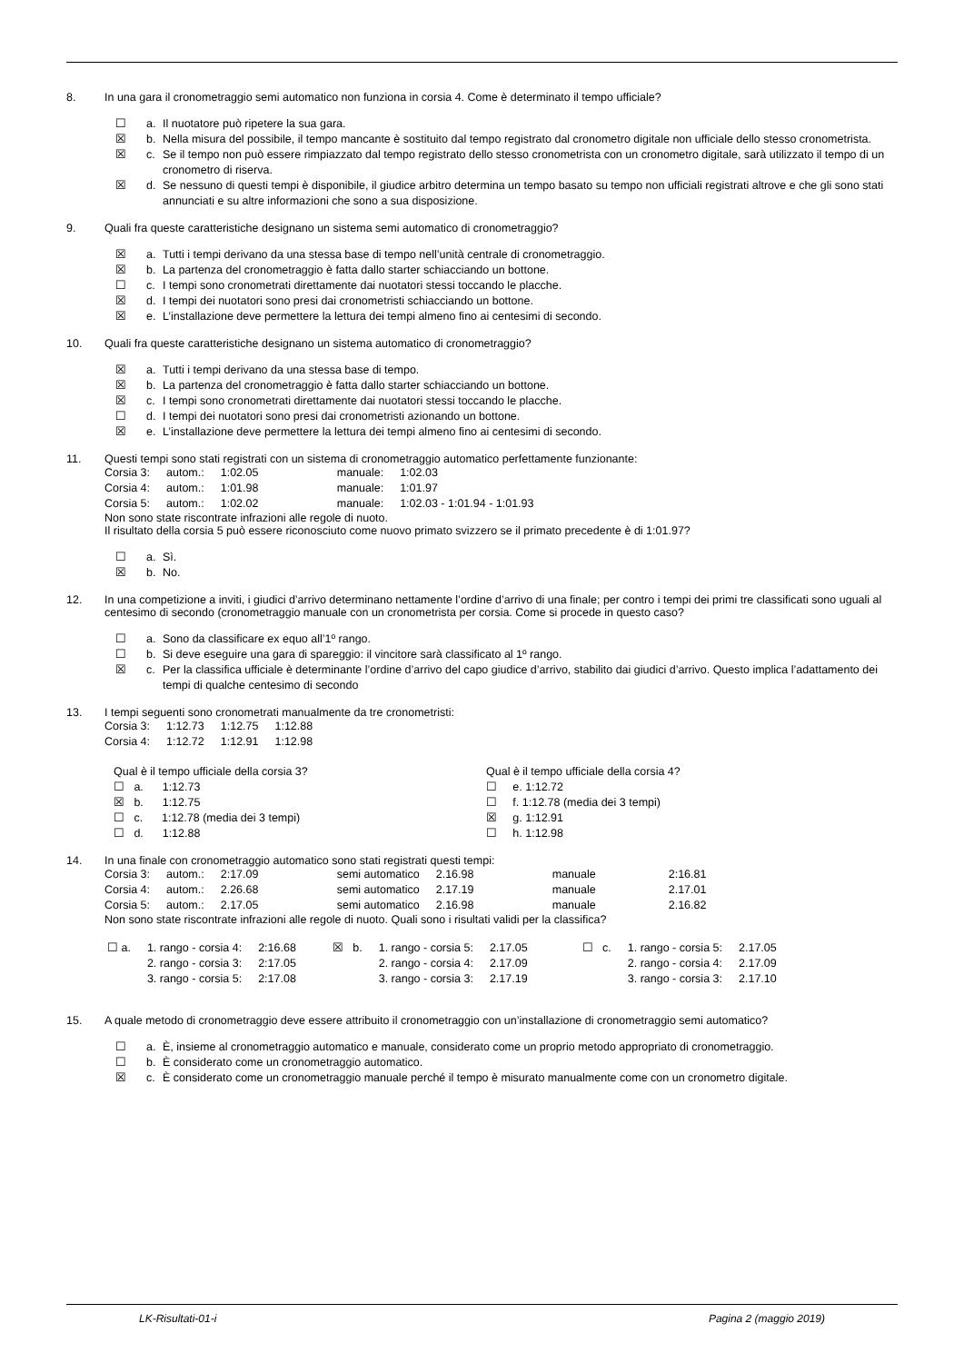8. In una gara il cronometraggio semi automatico non funziona in corsia 4. Come è determinato il tempo ufficiale?
☐ a. Il nuotatore può ripetere la sua gara.
☒ b. Nella misura del possibile, il tempo mancante è sostituito dal tempo registrato dal cronometro digitale non ufficiale dello stesso cronometrista.
☒ c. Se il tempo non può essere rimpiazzato dal tempo registrato dello stesso cronometrista con un cronometro digitale, sarà utilizzato il tempo di un cronometro di riserva.
☒ d. Se nessuno di questi tempi è disponibile, il giudice arbitro determina un tempo basato su tempo non ufficiali registrati altrove e che gli sono stati annunciati e su altre informazioni che sono a sua disposizione.
9. Quali fra queste caratteristiche designano un sistema semi automatico di cronometraggio?
☒ a. Tutti i tempi derivano da una stessa base di tempo nell’unità centrale di cronometraggio.
☒ b. La partenza del cronometraggio è fatta dallo starter schiacciando un bottone.
☐ c. I tempi sono cronometrati direttamente dai nuotatori stessi toccando le placche.
☒ d. I tempi dei nuotatori sono presi dai cronometristi schiacciando un bottone.
☒ e. L’installazione deve permettere la lettura dei tempi almeno fino ai centesimi di secondo.
10. Quali fra queste caratteristiche designano un sistema automatico di cronometraggio?
☒ a. Tutti i tempi derivano da una stessa base di tempo.
☒ b. La partenza del cronometraggio è fatta dallo starter schiacciando un bottone.
☒ c. I tempi sono cronometrati direttamente dai nuotatori stessi toccando le placche.
☐ d. I tempi dei nuotatori sono presi dai cronometristi azionando un bottone.
☒ e. L’installazione deve permettere la lettura dei tempi almeno fino ai centesimi di secondo.
11. Questi tempi sono stati registrati con un sistema di cronometraggio automatico perfettamente funzionante:
| Corsia 3: | autom.: | 1:02.05 | manuale: | 1:02.03 |
| Corsia 4: | autom.: | 1:01.98 | manuale: | 1:01.97 |
| Corsia 5: | autom.: | 1:02.02 | manuale: | 1:02.03 - 1:01.94 - 1:01.93 |
Non sono state riscontrate infrazioni alle regole di nuoto.
Il risultato della corsia 5 può essere riconosciuto come nuovo primato svizzero se il primato precedente è di 1:01.97?
☐ a. Sì.
☒ b. No.
12. In una competizione a inviti, i giudici d’arrivo determinano nettamente l’ordine d’arrivo di una finale; per contro i tempi dei primi tre classificati sono uguali al centesimo di secondo (cronometraggio manuale con un cronometrista per corsia. Come si procede in questo caso?
☐ a. Sono da classificare ex equo all’1º rango.
☐ b. Si deve eseguire una gara di spareggio: il vincitore sarà classificato al 1º rango.
☒ c. Per la classifica ufficiale è determinante l’ordine d’arrivo del capo giudice d’arrivo, stabilito dai giudici d’arrivo. Questo implica l’adattamento dei tempi di qualche centesimo di secondo
13. I tempi seguenti sono cronometrati manualmente da tre cronometristi:
| Corsia 3: | 1:12.73 | 1:12.75 | 1:12.88 |
| Corsia 4: | 1:12.72 | 1:12.91 | 1:12.98 |
Qual è il tempo ufficiale della corsia 3?
☐ a. 1:12.73
☒ b. 1:12.75
☐ c. 1:12.78 (media dei 3 tempi)
☐ d. 1:12.88
Qual è il tempo ufficiale della corsia 4?
☐ e. 1:12.72
☐ f. 1:12.78 (media dei 3 tempi)
☒ g. 1:12.91
☐ h. 1:12.98
14. In una finale con cronometraggio automatico sono stati registrati questi tempi:
| Corsia 3: | autom.: | 2:17.09 | semi automatico | 2.16.98 | manuale | 2:16.81 |
| Corsia 4: | autom.: | 2.26.68 | semi automatico | 2.17.19 | manuale | 2.17.01 |
| Corsia 5: | autom.: | 2.17.05 | semi automatico | 2.16.98 | manuale | 2.16.82 |
Non sono state riscontrate infrazioni alle regole di nuoto. Quali sono i risultati validi per la classifica?
| ☐ a. | 1. rango - corsia 4: 2. rango - corsia 3: 3. rango - corsia 5: | 2:16.68 2:17.05 2:17.08 | ☒ b. | 1. rango - corsia 5: 2. rango - corsia 4: 3. rango - corsia 3: | 2.17.05 2.17.09 2.17.19 | ☐ c. | 1. rango - corsia 5: 2. rango - corsia 4: 3. rango - corsia 3: | 2.17.05 2.17.09 2.17.10 |
15. A quale metodo di cronometraggio deve essere attribuito il cronometraggio con un’installazione di cronometraggio semi automatico?
☐ a. È, insieme al cronometraggio automatico e manuale, considerato come un proprio metodo appropriato di cronometraggio.
☐ b. È considerato come un cronometraggio automatico.
☒ c. È considerato come un cronometraggio manuale perché il tempo è misurato manualmente come con un cronometro digitale.
LK-Risultati-01-i Pagina 2 (maggio 2019)